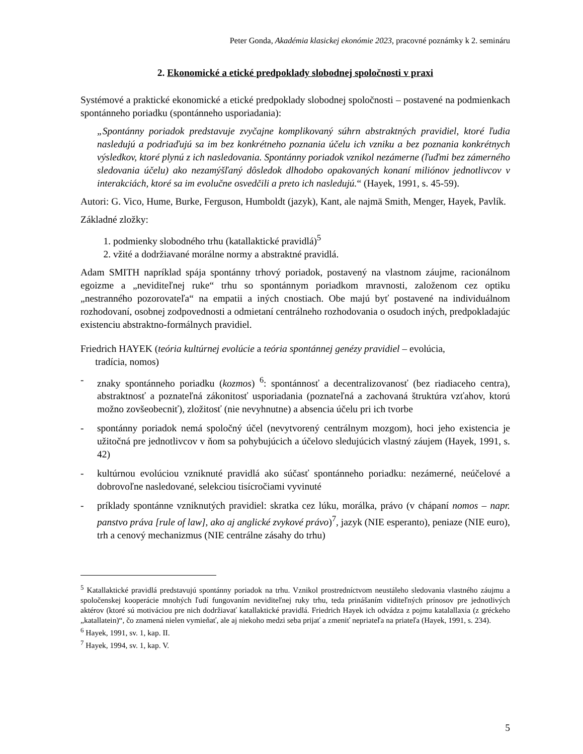Peter Gonda, Akadémia klasickej ekonómie 2023, pracovné poznámky k 2. semináru
2. Ekonomické a etické predpoklady slobodnej spoločnosti v praxi
Systémové a praktické ekonomické a etické predpoklady slobodnej spoločnosti – postavené na podmienkach spontánneho poriadku (spontánneho usporiadania):
„Spontánny poriadok predstavuje zvyčajne komplikovaný súhrn abstraktných pravidiel, ktoré ľudia nasledujú a podriaďujú sa im bez konkrétneho poznania účelu ich vzniku a bez poznania konkrétnych výsledkov, ktoré plynú z ich nasledovania. Spontánny poriadok vznikol nezámerne (ľuďmi bez zámerného sledovania účelu) ako nezamýšľaný dôsledok dlhodobo opakovaných konaní miliónov jednotlivcov v interakciách, ktoré sa im evolučne osvedčili a preto ich nasledujú.“ (Hayek, 1991, s. 45-59).
Autori: G. Vico, Hume, Burke, Ferguson, Humboldt (jazyk), Kant, ale najmä Smith, Menger, Hayek, Pavlík.
Základné zložky:
1. podmienky slobodného trhu (katallaktické pravidlá)<sup>5</sup>
2. vžité a dodržiavané morálne normy a abstraktné pravidlá.
Adam SMITH napríklad spája spontánny trhový poriadok, postavený na vlastnom záujme, racionálnom egoizme a „neviditeľnej ruke“ trhu so spontánnym poriadkom mravnosti, založenom cez optiku „nestranného pozorovateľa“ na empatii a iných cnostiach. Obe majú byť postavené na individuálnom rozhodovaní, osobnej zodpovednosti a odmietaní centrálneho rozhodovania o osudoch iných, predpokladajúc existenciu abstraktno-formálnych pravidiel.
Friedrich HAYEK (teória kultúrnej evolúcie a teória spontánnej genézy pravidiel – evolúcia,
tradícia, nomos)
- znaky spontánneho poriadku (kozmos) <sup>6</sup>: spontánnosť a decentralizovanosť (bez riadiaceho centra), abstraktnosť a poznateľná zákonitosť usporiadania (poznateľná a zachovaná štruktúra vzťahov, ktorú možno zovšeobecniť), zložitosť (nie nevyhnutne) a absencia účelu pri ich tvorbe
- spontánny poriadok nemá spoločný účel (nevytvorený centrálnym mozgom), hoci jeho existencia je užitočná pre jednotlivcov v ňom sa pohybujúcich a účelovo sledujúcich vlastný záujem (Hayek, 1991, s. 42)
- kultúrnou evolúciou vzniknuté pravidlá ako súčasť spontánneho poriadku: nezámerné, neúčelové a dobrovoľne nasledované, selekciou tisícročiami vyvinuté
- príklady spontánne vzniknutých pravidiel: skratka cez lúku, morálka, právo (v chápaní nomos – napr. panstvo práva [rule of law], ako aj anglické zvykové právo)<sup>7</sup>, jazyk (NIE esperanto), peniaze (NIE euro), trh a cenový mechanizmus (NIE centrálne zásahy do trhu)
<sup>5</sup> Katallaktické pravidlá predstavujú spontánny poriadok na trhu. Vznikol prostredníctvom neustáleho sledovania vlastného záujmu a spoločenskej kooperácie mnohých ľudí fungovaním neviditeľnej ruky trhu, teda prinášaním viditeľných prínosov pre jednotlivých aktérov (ktoré sú motiváciou pre nich dodržiavať katallaktické pravidlá. Friedrich Hayek ich odvádza z pojmu katalallaxia (z gréckeho „katallatein)“, čo znamená nielen vymieňať, ale aj niekoho medzi seba prijať a zmeniť nepriateľa na priateľa (Hayek, 1991, s. 234).
<sup>6</sup> Hayek, 1991, sv. 1, kap. II.
<sup>7</sup> Hayek, 1994, sv. 1, kap. V.
5